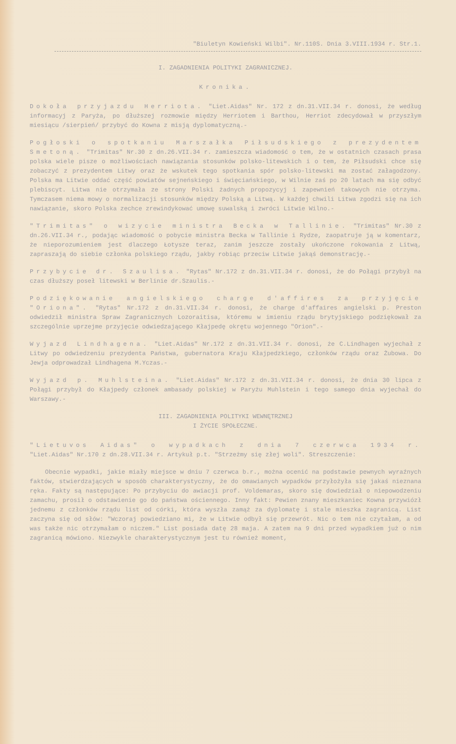"Biuletyn Kowieński Wilbi". Nr.110S. Dnia 3.VIII.1934 r. Str.1.
I. ZAGADNIENIA POLITYKI ZAGRANICZNEJ.
Kronika.
Dokoła przyjazdu Herriota. "Liet.Aidas" Nr. 172 z dn.31.VII.34 r. donosi, że według informacyj z Paryża, po dłuższej rozmowie między Herriotem i Barthou, Herriot zdecydował w przyszłym miesiącu /sierpień/ przybyć do Kowna z misją dyplomatyczną.-
Pogłoski o spotkaniu Marszałka Piłsudskiego z prezydentem Smetoną. "Trimitas" Nr.30 z dn.26.VII.34 r. zamieszcza wiadomość o tem, że w ostatnich czasach prasa polska wiele pisze o możliwościach nawiązania stosunków polsko-litewskich i o tem, że Piłsudski chce się zobaczyć z prezydentem Litwy oraz że wskutek tego spotkania spór polsko-litewski ma zostać załagodzony. Polska ma Litwie oddać część powiatów sejneńskiego i święciańskiego, w Wilnie zaś po 20 latach ma się odbyć plebiscyt. Litwa nie otrzymała ze strony Polski żadnych propozycyj i zapewnień takowych nie otrzyma. Tymczasem niema mowy o normalizacji stosunków między Polską a Litwą. W każdej chwili Litwa zgodzi się na ich nawiązanie, skoro Polska zechce zrewindykować umowę suwalską i zwróci Litwie Wilno.-
"Trimitas" o wizycie ministra Becka w Tallinie. "Trimitas" Nr.30 z dn.26.VII.34 r., podając wiadomość o pobycie ministra Becka w Tallinie i Rydze, zaopatruje ją w komentarz, że nieporozumieniem jest dlaczego Łotysze teraz, zanim jeszcze zostały ukończone rokowania z Litwą, zapraszają do siebie członka polskiego rządu, jakby robiąc przeciw Litwie jakąś demonstrację.-
Przybycie dr. Szaulisa. "Rytas" Nr.172 z dn.31.VII.34 r. donosi, że do Połągi przybył na czas dłuższy poseł litewski w Berlinie dr.Szaulis.-
Podziękowanie angielskiego charge d'affires za przyjęcie "Oriona". "Rytas" Nr.172 z dn.31.VII.34 r. donosi, że charge d'affaires angielski p. Preston odwiedził ministra Spraw Zagranicznych Lozoraitisa, któremu w imieniu rządu brytyjskiego podziękował za szczególnie uprzejme przyjęcie odwiedzającego Kłajpedę okrętu wojennego "Orion".-
Wyjazd Lindhagena. "Liet.Aidas" Nr.172 z dn.31.VII.34 r. donosi, że C.Lindhagen wyjechał z Litwy po odwiedzeniu prezydenta Państwa, gubernatora Kraju Kłajpedzkiego, członków rządu oraz Żubowa. Do Jewja odprowadzał Lindhagena M.Yczas.-
Wyjazd p. Muhlsteina. "Liet.Aidas" Nr.172 z dn.31.VII.34 r. donosi, że dnia 30 lipca z Połągi przybył do Kłajpedy członek ambasady polskiej w Paryżu Muhlstein i tego samego dnia wyjechał do Warszawy.-
III. ZAGADNIENIA POLITYKI WEWNĘTRZNEJ
I ŻYCIE SPOŁECZNE.
"Lietuvos Aidas" o wypadkach z dnia 7 czerwca 1934 r. "Liet.Aidas" Nr.170 z dn.28.VII.34 r. Artykuł p.t. "Strzeżmy się złej woli". Streszczenie:
Obecnie wypadki, jakie miały miejsce w dniu 7 czerwca b.r., można ocenić na podstawie pewnych wyraźnych faktów, stwierdzających w sposób charakterystyczny, że do omawianych wypadków przyłożyła się jakaś nieznana ręka. Fakty są następujące: Po przybyciu do awiacji prof. Voldemaras, skoro się dowiedział o niepowodzeniu zamachu, prosił o odstawienie go do państwa ościennego. Inny fakt: Pewien znany mieszkaniec Kowna przywiózł jednemu z członków rządu list od córki, która wyszła zamąż za dyplomatę i stale mieszka zagranicą. List zaczyna się od słów: "Wczoraj powiedziano mi, że w Litwie odbył się przewrót. Nic o tem nie czytałam, a od was także nic otrzymałam o niczem." List posiada datę 28 maja. A zatem na 9 dni przed wypadkiem już o nim zagranicą mówiono. Niezwykle charakterystycznym jest tu również moment,